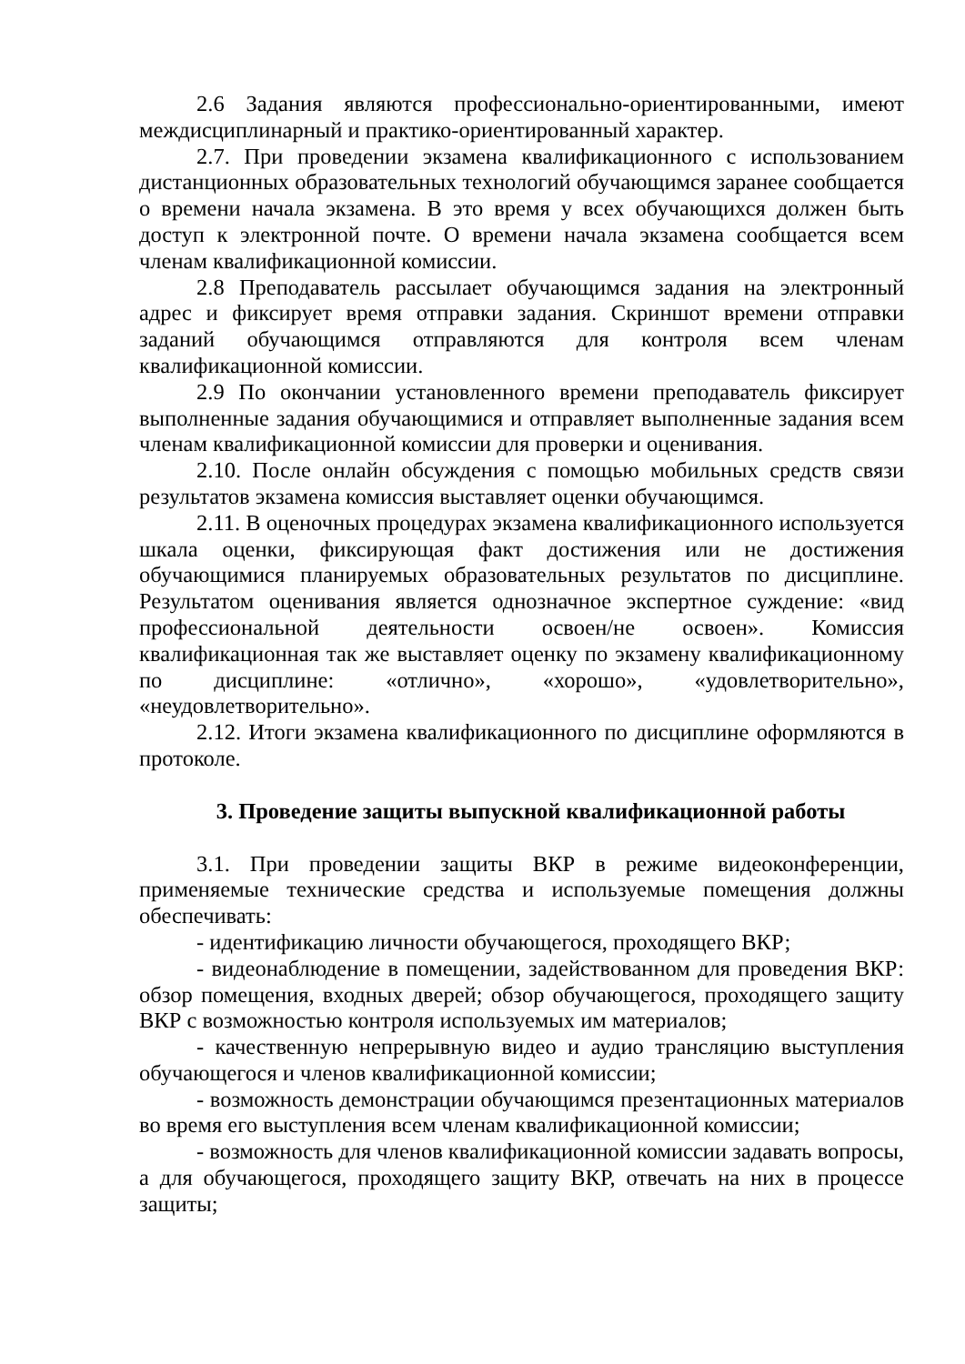2.6 Задания являются профессионально-ориентированными, имеют междисциплинарный и практико-ориентированный характер.
2.7. При проведении экзамена квалификационного с использованием дистанционных образовательных технологий обучающимся заранее сообщается о времени начала экзамена. В это время у всех обучающихся должен быть доступ к электронной почте. О времени начала экзамена сообщается всем членам квалификационной комиссии.
2.8 Преподаватель рассылает обучающимся задания на электронный адрес и фиксирует время отправки задания. Скриншот времени отправки заданий обучающимся отправляются для контроля всем членам квалификационной комиссии.
2.9 По окончании установленного времени преподаватель фиксирует выполненные задания обучающимися и отправляет выполненные задания всем членам квалификационной комиссии для проверки и оценивания.
2.10. После онлайн обсуждения с помощью мобильных средств связи результатов экзамена комиссия выставляет оценки обучающимся.
2.11. В оценочных процедурах экзамена квалификационного используется шкала оценки, фиксирующая факт достижения или не достижения обучающимися планируемых образовательных результатов по дисциплине. Результатом оценивания является однозначное экспертное суждение: «вид профессиональной деятельности освоен/не освоен». Комиссия квалификационная так же выставляет оценку по экзамену квалификационному по дисциплине: «отлично», «хорошо», «удовлетворительно», «неудовлетворительно».
2.12. Итоги экзамена квалификационного по дисциплине оформляются в протоколе.
3. Проведение защиты выпускной квалификационной работы
3.1. При проведении защиты ВКР в режиме видеоконференции, применяемые технические средства и используемые помещения должны обеспечивать:
- идентификацию личности обучающегося, проходящего ВКР;
- видеонаблюдение в помещении, задействованном для проведения ВКР: обзор помещения, входных дверей; обзор обучающегося, проходящего защиту ВКР с возможностью контроля используемых им материалов;
- качественную непрерывную видео и аудио трансляцию выступления обучающегося и членов квалификационной комиссии;
- возможность демонстрации обучающимся презентационных материалов во время его выступления всем членам квалификационной комиссии;
- возможность для членов квалификационной комиссии задавать вопросы, а для обучающегося, проходящего защиту ВКР, отвечать на них в процессе защиты;